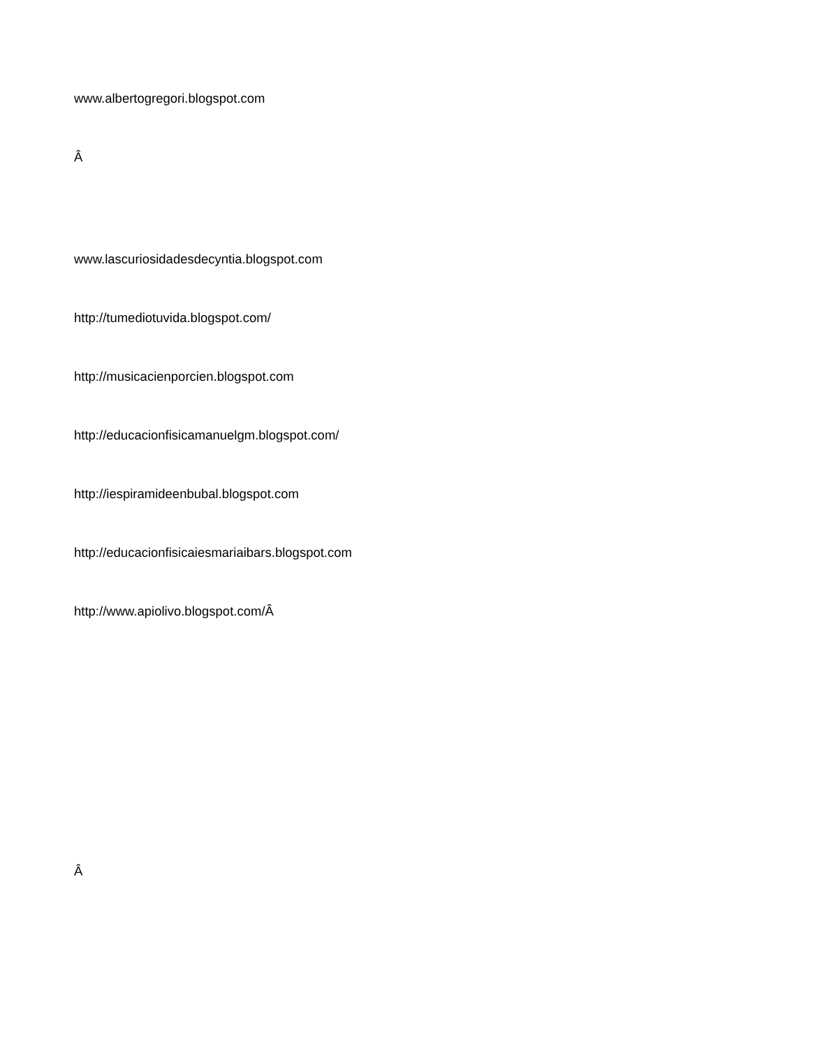www.albertogregori.blogspot.com
Â
www.lascuriosidadesdecyntia.blogspot.com
http://tumediotuvida.blogspot.com/
http://musicacienporcien.blogspot.com
http://educacionfisicamanuelgm.blogspot.com/
http://iespiramideenbubal.blogspot.com
http://educacionfisicaiesmariaibars.blogspot.com
http://www.apiolivo.blogspot.com/Â
Â